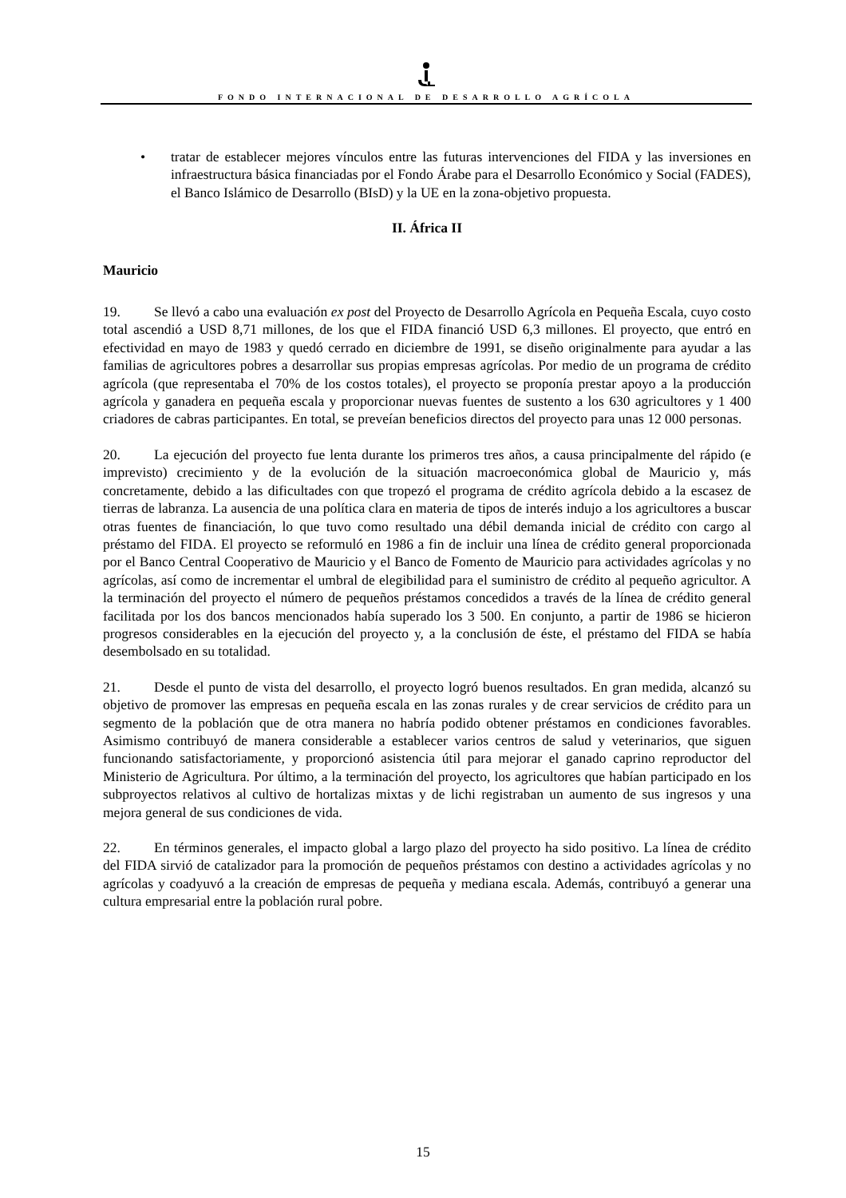FONDO INTERNACIONAL DE DESARROLLO AGRÍCOLA
• tratar de establecer mejores vínculos entre las futuras intervenciones del FIDA y las inversiones en infraestructura básica financiadas por el Fondo Árabe para el Desarrollo Económico y Social (FADES), el Banco Islámico de Desarrollo (BIsD) y la UE en la zona-objetivo propuesta.
II. África II
Mauricio
19. Se llevó a cabo una evaluación ex post del Proyecto de Desarrollo Agrícola en Pequeña Escala, cuyo costo total ascendió a USD 8,71 millones, de los que el FIDA financió USD 6,3 millones. El proyecto, que entró en efectividad en mayo de 1983 y quedó cerrado en diciembre de 1991, se diseño originalmente para ayudar a las familias de agricultores pobres a desarrollar sus propias empresas agrícolas. Por medio de un programa de crédito agrícola (que representaba el 70% de los costos totales), el proyecto se proponía prestar apoyo a la producción agrícola y ganadera en pequeña escala y proporcionar nuevas fuentes de sustento a los 630 agricultores y 1 400 criadores de cabras participantes. En total, se preveían beneficios directos del proyecto para unas 12 000 personas.
20. La ejecución del proyecto fue lenta durante los primeros tres años, a causa principalmente del rápido (e imprevisto) crecimiento y de la evolución de la situación macroeconómica global de Mauricio y, más concretamente, debido a las dificultades con que tropezó el programa de crédito agrícola debido a la escasez de tierras de labranza. La ausencia de una política clara en materia de tipos de interés indujo a los agricultores a buscar otras fuentes de financiación, lo que tuvo como resultado una débil demanda inicial de crédito con cargo al préstamo del FIDA. El proyecto se reformuló en 1986 a fin de incluir una línea de crédito general proporcionada por el Banco Central Cooperativo de Mauricio y el Banco de Fomento de Mauricio para actividades agrícolas y no agrícolas, así como de incrementar el umbral de elegibilidad para el suministro de crédito al pequeño agricultor. A la terminación del proyecto el número de pequeños préstamos concedidos a través de la línea de crédito general facilitada por los dos bancos mencionados había superado los 3 500. En conjunto, a partir de 1986 se hicieron progresos considerables en la ejecución del proyecto y, a la conclusión de éste, el préstamo del FIDA se había desembolsado en su totalidad.
21. Desde el punto de vista del desarrollo, el proyecto logró buenos resultados. En gran medida, alcanzó su objetivo de promover las empresas en pequeña escala en las zonas rurales y de crear servicios de crédito para un segmento de la población que de otra manera no habría podido obtener préstamos en condiciones favorables. Asimismo contribuyó de manera considerable a establecer varios centros de salud y veterinarios, que siguen funcionando satisfactoriamente, y proporcionó asistencia útil para mejorar el ganado caprino reproductor del Ministerio de Agricultura. Por último, a la terminación del proyecto, los agricultores que habían participado en los subproyectos relativos al cultivo de hortalizas mixtas y de lichi registraban un aumento de sus ingresos y una mejora general de sus condiciones de vida.
22. En términos generales, el impacto global a largo plazo del proyecto ha sido positivo. La línea de crédito del FIDA sirvió de catalizador para la promoción de pequeños préstamos con destino a actividades agrícolas y no agrícolas y coadyuvó a la creación de empresas de pequeña y mediana escala. Además, contribuyó a generar una cultura empresarial entre la población rural pobre.
15